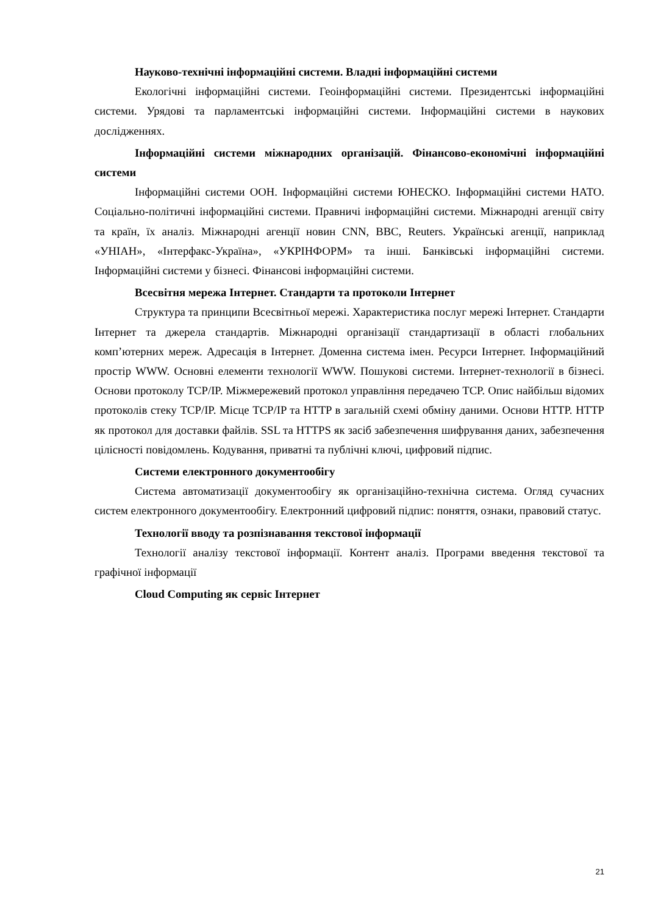Науково-технічні інформаційні системи. Владні інформаційні системи
Екологічні інформаційні системи. Геоінформаційні системи. Президентські інформаційні системи. Урядові та парламентські інформаційні системи. Інформаційні системи в наукових дослідженнях.
Інформаційні системи міжнародних організацій. Фінансово-економічні інформаційні системи
Інформаційні системи ООН. Інформаційні системи ЮНЕСКО. Інформаційні системи НАТО. Соціально-політичні інформаційні системи. Правничі інформаційні системи. Міжнародні агенції світу та країн, їх аналіз. Міжнародні агенції новин CNN, BBC, Reuters. Українські агенції, наприклад «УНІАН», «Інтерфакс-Україна», «УКРІНФОРМ» та інші. Банківські інформаційні системи. Інформаційні системи у бізнесі. Фінансові інформаційні системи.
Всесвітня мережа Інтернет. Стандарти та протоколи Інтернет
Структура та принципи Всесвітньої мережі. Характеристика послуг мережі Інтернет. Стандарти Інтернет та джерела стандартів. Міжнародні організації стандартизації в області глобальних комп’ютерних мереж. Адресація в Інтернет. Доменна система імен. Ресурси Інтернет. Інформаційний простір WWW. Основні елементи технології WWW. Пошукові системи. Інтернет-технології в бізнесі. Основи протоколу TCP/IP. Міжмережевий протокол управління передачею TCP. Опис найбільш відомих протоколів стеку TCP/IP. Місце TCP/IP та HTTP в загальній схемі обміну даними. Основи HTTP. HTTP як протокол для доставки файлів. SSL та HTTPS як засіб забезпечення шифрування даних, забезпечення цілісності повідомлень. Кодування, приватні та публічні ключі, цифровий підпис.
Системи електронного документообігу
Система автоматизації документообігу як організаційно-технічна система. Огляд сучасних систем електронного документообігу. Електронний цифровий підпис: поняття, ознаки, правовий статус.
Технології вводу та розпізнавання текстової інформації
Технології аналізу текстової інформації. Контент аналіз. Програми введення текстової та графічної інформації
Cloud Computing як сервіс Інтернет
21